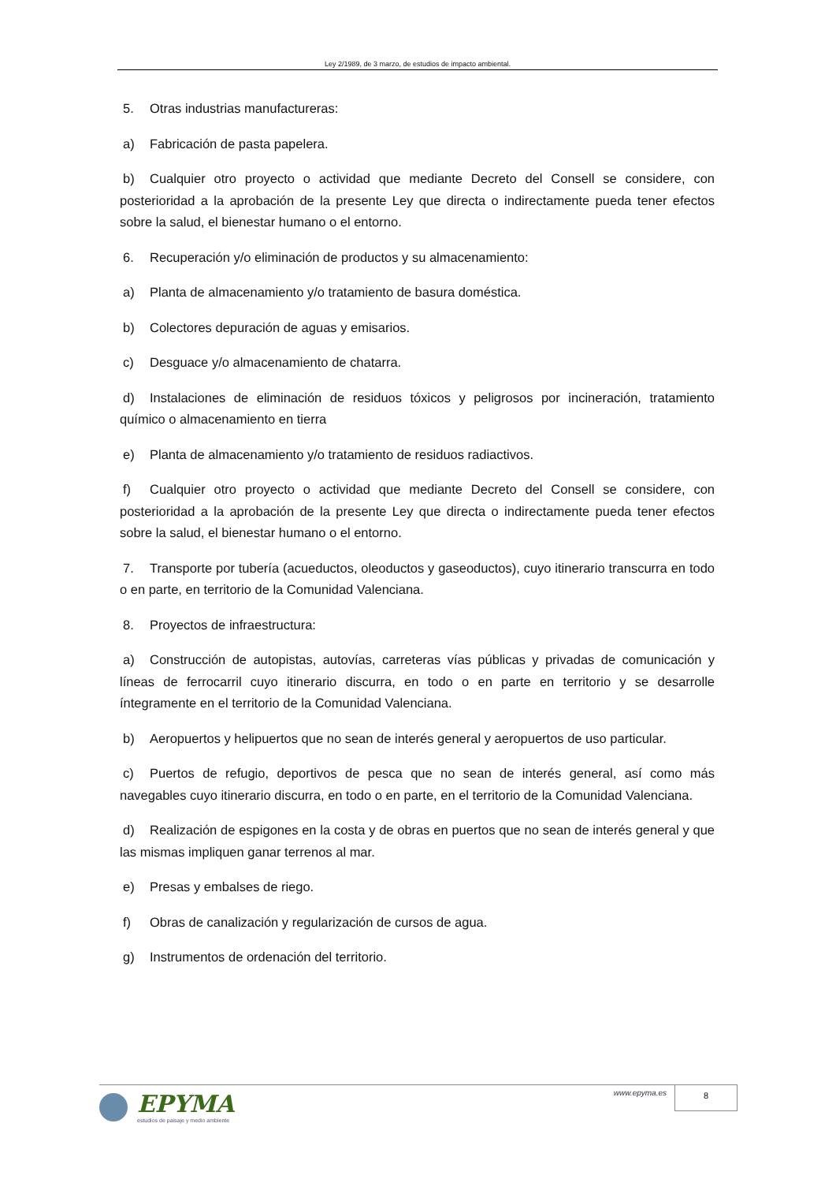Ley 2/1989, de 3 marzo, de estudios de impacto ambiental.
5. Otras industrias manufactureras:
a) Fabricación de pasta papelera.
b) Cualquier otro proyecto o actividad que mediante Decreto del Consell se considere, con posterioridad a la aprobación de la presente Ley que directa o indirectamente pueda tener efectos sobre la salud, el bienestar humano o el entorno.
6. Recuperación y/o eliminación de productos y su almacenamiento:
a) Planta de almacenamiento y/o tratamiento de basura doméstica.
b) Colectores depuración de aguas y emisarios.
c) Desguace y/o almacenamiento de chatarra.
d) Instalaciones de eliminación de residuos tóxicos y peligrosos por incineración, tratamiento químico o almacenamiento en tierra
e) Planta de almacenamiento y/o tratamiento de residuos radiactivos.
f) Cualquier otro proyecto o actividad que mediante Decreto del Consell se considere, con posterioridad a la aprobación de la presente Ley que directa o indirectamente pueda tener efectos sobre la salud, el bienestar humano o el entorno.
7. Transporte por tubería (acueductos, oleoductos y gaseoductos), cuyo itinerario transcurra en todo o en parte, en territorio de la Comunidad Valenciana.
8. Proyectos de infraestructura:
a) Construcción de autopistas, autovías, carreteras vías públicas y privadas de comunicación y líneas de ferrocarril cuyo itinerario discurra, en todo o en parte en territorio y se desarrolle íntegramente en el territorio de la Comunidad Valenciana.
b) Aeropuertos y helipuertos que no sean de interés general y aeropuertos de uso particular.
c) Puertos de refugio, deportivos de pesca que no sean de interés general, así como más navegables cuyo itinerario discurra, en todo o en parte, en el territorio de la Comunidad Valenciana.
d) Realización de espigones en la costa y de obras en puertos que no sean de interés general y que las mismas impliquen ganar terrenos al mar.
e) Presas y embalses de riego.
f) Obras de canalización y regularización de cursos de agua.
g) Instrumentos de ordenación del territorio.
EPYMA
estudios de paisaje y medio ambiente
www.epyma.es 8